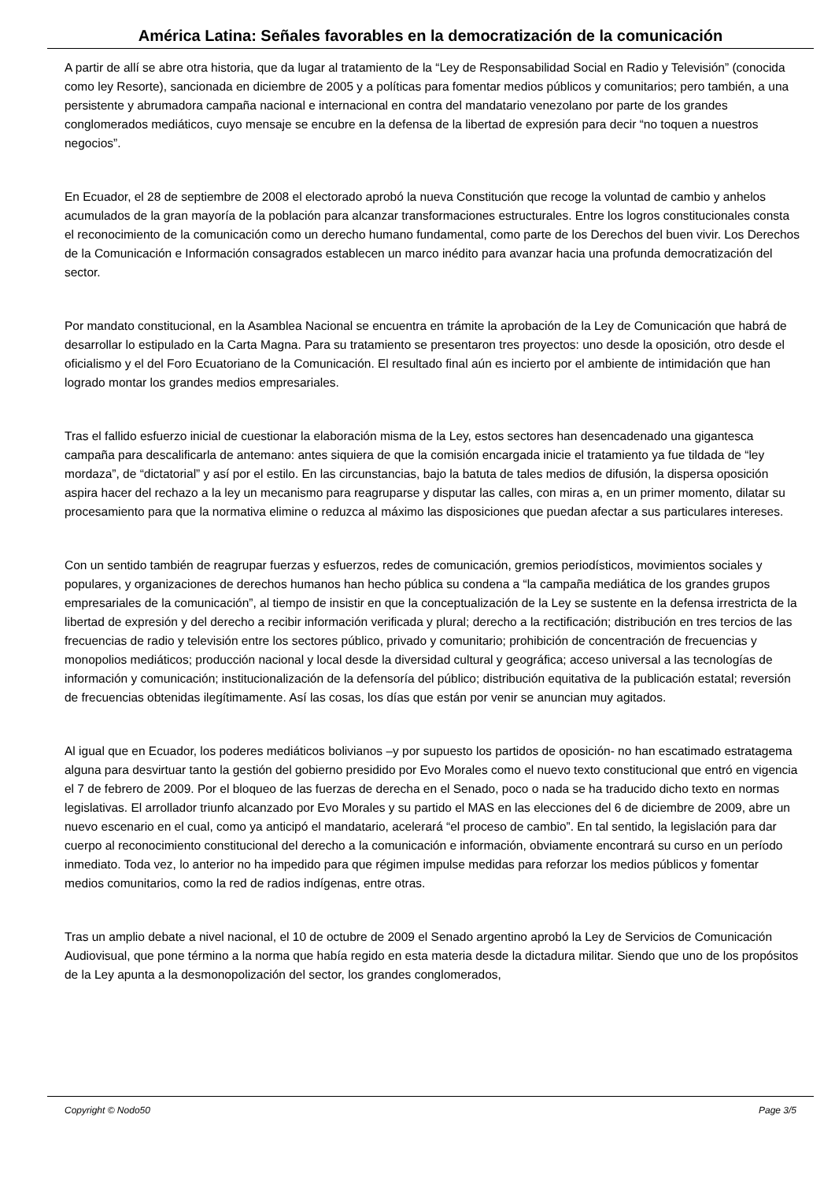América Latina: Señales favorables en la democratización de la comunicación
A partir de allí se abre otra historia, que da lugar al tratamiento de la “Ley de Responsabilidad Social en Radio y Televisión” (conocida como ley Resorte), sancionada en diciembre de 2005 y a políticas para fomentar medios públicos y comunitarios; pero también, a una persistente y abrumadora campaña nacional e internacional en contra del mandatario venezolano por parte de los grandes conglomerados mediáticos, cuyo mensaje se encubre en la defensa de la libertad de expresión para decir “no toquen a nuestros negocios”.
En Ecuador, el 28 de septiembre de 2008 el electorado aprobó la nueva Constitución que recoge la voluntad de cambio y anhelos acumulados de la gran mayoría de la población para alcanzar transformaciones estructurales. Entre los logros constitucionales consta el reconocimiento de la comunicación como un derecho humano fundamental, como parte de los Derechos del buen vivir. Los Derechos de la Comunicación e Información consagrados establecen un marco inédito para avanzar hacia una profunda democratización del sector.
Por mandato constitucional, en la Asamblea Nacional se encuentra en trámite la aprobación de la Ley de Comunicación que habrá de desarrollar lo estipulado en la Carta Magna. Para su tratamiento se presentaron tres proyectos: uno desde la oposición, otro desde el oficialismo y el del Foro Ecuatoriano de la Comunicación. El resultado final aún es incierto por el ambiente de intimidación que han logrado montar los grandes medios empresariales.
Tras el fallido esfuerzo inicial de cuestionar la elaboración misma de la Ley, estos sectores han desencadenado una gigantesca campaña para descalificarla de antemano: antes siquiera de que la comisión encargada inicie el tratamiento ya fue tildada de “ley mordaza”, de “dictatorial” y así por el estilo. En las circunstancias, bajo la batuta de tales medios de difusión, la dispersa oposición aspira hacer del rechazo a la ley un mecanismo para reagruparse y disputar las calles, con miras a, en un primer momento, dilatar su procesamiento para que la normativa elimine o reduzca al máximo las disposiciones que puedan afectar a sus particulares intereses.
Con un sentido también de reagrupar fuerzas y esfuerzos, redes de comunicación, gremios periodísticos, movimientos sociales y populares, y organizaciones de derechos humanos han hecho pública su condena a “la campaña mediática de los grandes grupos empresariales de la comunicación”, al tiempo de insistir en que la conceptualización de la Ley se sustente en la defensa irrestricta de la libertad de expresión y del derecho a recibir información verificada y plural; derecho a la rectificación; distribución en tres tercios de las frecuencias de radio y televisión entre los sectores público, privado y comunitario; prohibición de concentración de frecuencias y monopolios mediáticos; producción nacional y local desde la diversidad cultural y geográfica; acceso universal a las tecnologías de información y comunicación; institucionalización de la defensoría del público; distribución equitativa de la publicación estatal; reversión de frecuencias obtenidas ilegítimamente. Así las cosas, los días que están por venir se anuncian muy agitados.
Al igual que en Ecuador, los poderes mediáticos bolivianos –y por supuesto los partidos de oposición- no han escatimado estratagema alguna para desvirtuar tanto la gestión del gobierno presidido por Evo Morales como el nuevo texto constitucional que entró en vigencia el 7 de febrero de 2009. Por el bloqueo de las fuerzas de derecha en el Senado, poco o nada se ha traducido dicho texto en normas legislativas. El arrollador triunfo alcanzado por Evo Morales y su partido el MAS en las elecciones del 6 de diciembre de 2009, abre un nuevo escenario en el cual, como ya anticipó el mandatario, acelerará “el proceso de cambio”. En tal sentido, la legislación para dar cuerpo al reconocimiento constitucional del derecho a la comunicación e información, obviamente encontrará su curso en un período inmediato. Toda vez, lo anterior no ha impedido para que régimen impulse medidas para reforzar los medios públicos y fomentar medios comunitarios, como la red de radios indígenas, entre otras.
Tras un amplio debate a nivel nacional, el 10 de octubre de 2009 el Senado argentino aprobó la Ley de Servicios de Comunicación Audiovisual, que pone término a la norma que había regido en esta materia desde la dictadura militar. Siendo que uno de los propósitos de la Ley apunta a la desmonopolización del sector, los grandes conglomerados,
Copyright © Nodo50 Page 3/5